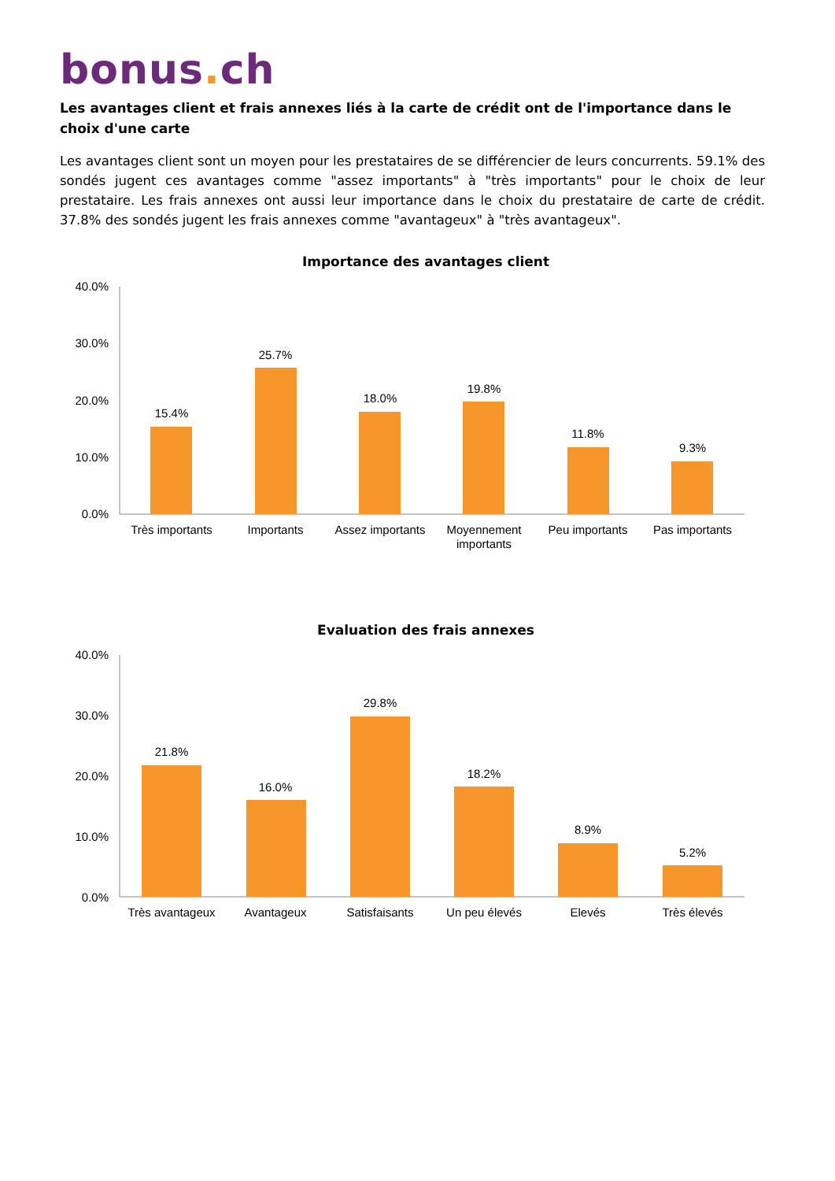bonus. ch
Les avantages client et frais annexes liés à la carte de crédit ont de l'importance dans le choix d'une carte
Les avantages client sont un moyen pour les prestataires de se différencier de leurs concurrents. 59.1% des sondés jugent ces avantages comme "assez importants" à "très importants" pour le choix de leur prestataire. Les frais annexes ont aussi leur importance dans le choix du prestataire de carte de crédit. 37.8% des sondés jugent les frais annexes comme "avantageux" à "très avantageux".
Importance des avantages client
40.0%
30.0%
20.0%
10.0%
0.0%
15.4%
25.7%
18.0%
19.8%
11.8%
9.3%
Très importants
Importants
Assez importants
Moyennement
importants
Peu importants
Pas importants
Evaluation des frais annexes
40.0%
30.0%
20.0%
10.0%
0.0%
21.8%
16.0%
29.8%
18.2%
8.9%
5.2%
Très avantageux
Avantageux
Satisfaisants
Un peu élevés
Elevés
Très élevés